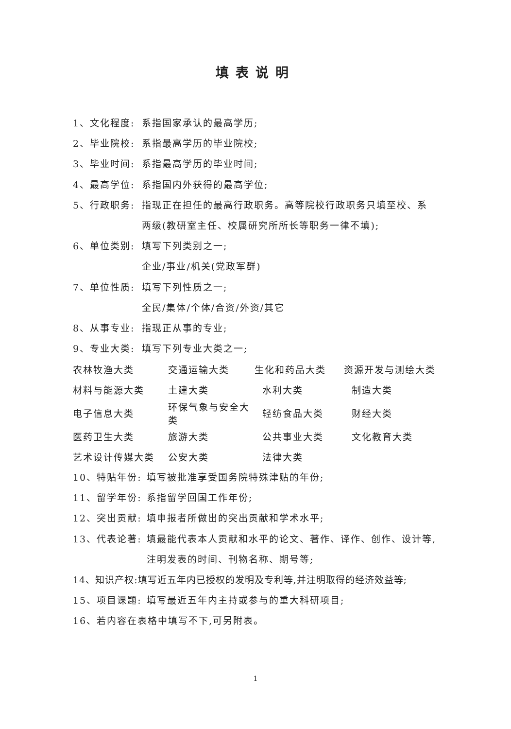填表说明
1、文化程度: 系指国家承认的最高学历;
2、毕业院校: 系指最高学历的毕业院校;
3、毕业时间: 系指最高学历的毕业时间;
4、最高学位: 系指国内外获得的最高学位;
5、行政职务: 指现正在担任的最高行政职务。高等院校行政职务只填至校、系
两级(教研室主任、校属研究所所长等职务一律不填);
6、单位类别: 填写下列类别之一;
企业/事业/机关(党政军群)
7、单位性质: 填写下列性质之一;
全民/集体/个体/合资/外资/其它
8、从事专业: 指现正从事的专业;
9、专业大类: 填写下列专业大类之一;
| 农林牧渔大类 | 交通运输大类 | 生化和药品大类 | 资源开发与测绘大类 |
| 材料与能源大类 | 土建大类 | 水利大类 | 制造大类 |
| 电子信息大类 | 环保气象与安全大类 | 轻纺食品大类 | 财经大类 |
| 医药卫生大类 | 旅游大类 | 公共事业大类 | 文化教育大类 |
| 艺术设计传媒大类 | 公安大类 | 法律大类 | |
10、特贴年份: 填写被批准享受国务院特殊津贴的年份;
11、留学年份: 系指留学回国工作年份;
12、突出贡献: 填申报者所做出的突出贡献和学术水平;
13、代表论著: 填最能代表本人贡献和水平的论文、著作、译作、创作、设计等,
注明发表的时间、刊物名称、期号等;
14、知识产权:填写近五年内已授权的发明及专利等,并注明取得的经济效益等;
15、项目课题: 填写最近五年内主持或参与的重大科研项目;
16、若内容在表格中填写不下,可另附表。
1